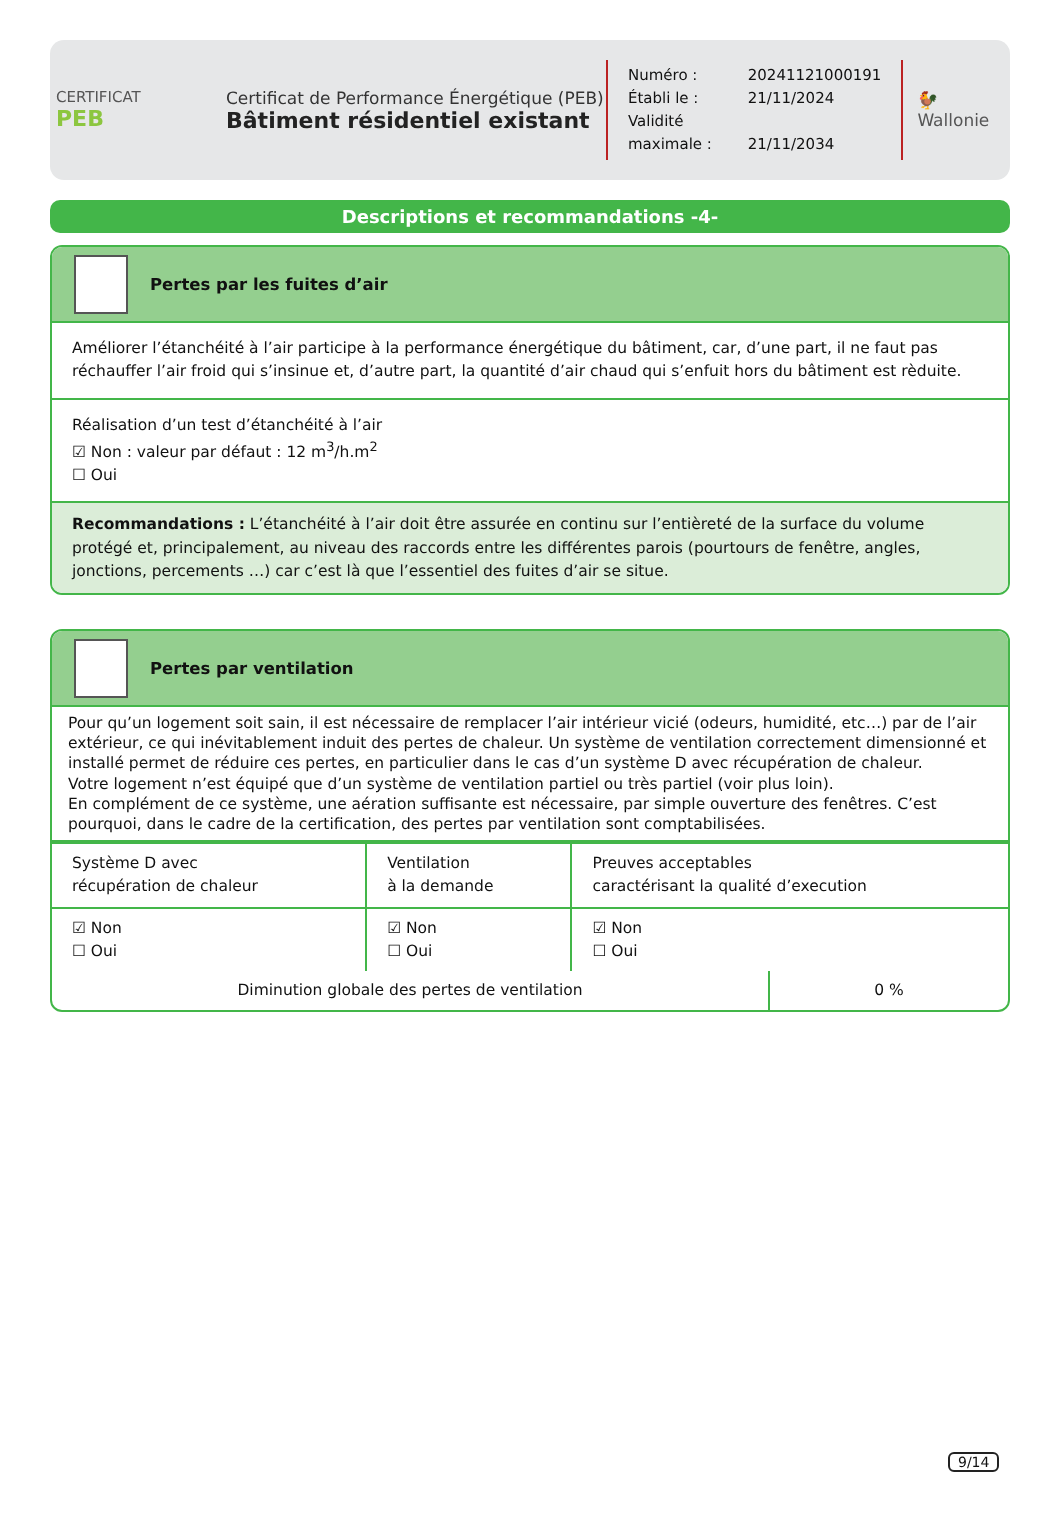CERTIFICAT
PEB
Certificat de Performance Énergétique (PEB)
Bâtiment résidentiel existant
Numéro : 20241121000191
Établi le : 21/11/2024
Validité maximale : 21/11/2034
🐓
Wallonie
Descriptions et recommandations -4-
Pertes par les fuites d’air
Améliorer l’étanchéité à l’air participe à la performance énergétique du bâtiment, car, d’une part, il ne faut pas réchauffer l’air froid qui s’insinue et, d’autre part, la quantité d’air chaud qui s’enfuit hors du bâtiment est rèduite.
Réalisation d’un test d’étanchéité à l’air
☑ Non : valeur par défaut : 12 m<sup>3</sup>/h.m<sup>2</sup>
☐ Oui
Recommandations : L’étanchéité à l’air doit être assurée en continu sur l’entièreté de la surface du volume protégé et, principalement, au niveau des raccords entre les différentes parois (pourtours de fenêtre, angles, jonctions, percements …) car c’est là que l’essentiel des fuites d’air se situe.
Pertes par ventilation
Pour qu’un logement soit sain, il est nécessaire de remplacer l’air intérieur vicié (odeurs, humidité, etc…) par de l’air extérieur, ce qui inévitablement induit des pertes de chaleur. Un système de ventilation correctement dimensionné et installé permet de réduire ces pertes, en particulier dans le cas d’un système D avec récupération de chaleur.
Votre logement n’est équipé que d’un système de ventilation partiel ou très partiel (voir plus loin).
En complément de ce système, une aération suffisante est nécessaire, par simple ouverture des fenêtres. C’est pourquoi, dans le cadre de la certification, des pertes par ventilation sont comptabilisées.
| Système D avec récupération de chaleur | Ventilation à la demande | Preuves acceptables caractérisant la qualité d’execution |
| ☑ Non ☐ Oui | ☑ Non ☐ Oui | ☑ Non ☐ Oui |
| Diminution globale des pertes de ventilation | 0 % |
9/14